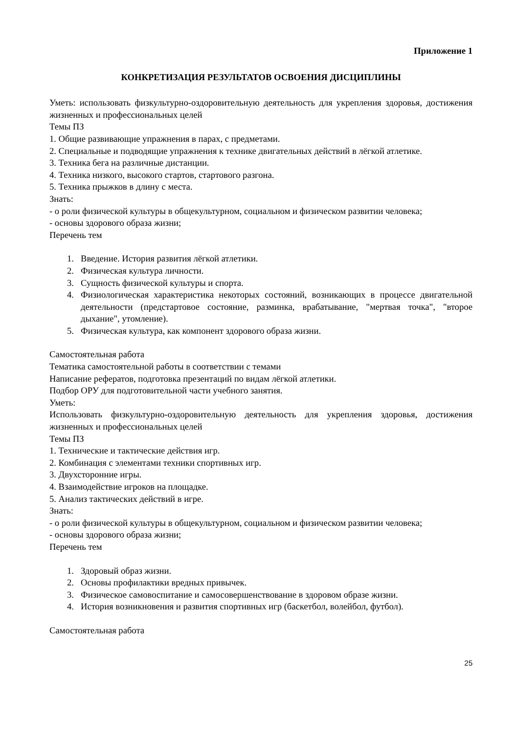Приложение 1
КОНКРЕТИЗАЦИЯ РЕЗУЛЬТАТОВ ОСВОЕНИЯ ДИСЦИПЛИНЫ
Уметь: использовать физкультурно-оздоровительную деятельность для укрепления здоровья, достижения жизненных и профессиональных целей
Темы ПЗ
1. Общие развивающие упражнения в парах, с предметами.
2. Специальные и подводящие упражнения к технике двигательных действий в лёгкой атлетике.
3. Техника бега на различные дистанции.
4. Техника низкого, высокого стартов, стартового разгона.
5. Техника прыжков в длину с места.
Знать:
- о роли физической культуры в общекультурном, социальном и физическом развитии человека;
- основы здорового образа жизни;
Перечень тем
1. Введение. История развития лёгкой атлетики.
2. Физическая культура личности.
3. Сущность физической культуры и спорта.
4. Физиологическая характеристика некоторых состояний, возникающих в процессе двигательной деятельности (предстартовое состояние, разминка, врабатывание, "мертвая точка", "второе дыхание", утомление).
5. Физическая культура, как компонент здорового образа жизни.
Самостоятельная работа
Тематика самостоятельной работы в соответствии с темами
Написание рефератов, подготовка презентаций по видам лёгкой атлетики.
Подбор ОРУ для подготовительной части учебного занятия.
Уметь:
Использовать физкультурно-оздоровительную деятельность для укрепления здоровья, достижения жизненных и профессиональных целей
Темы ПЗ
1. Технические и тактические действия игр.
2. Комбинация с элементами техники спортивных игр.
3. Двухсторонние игры.
4. Взаимодействие игроков на площадке.
5. Анализ тактических действий в игре.
Знать:
- о роли физической культуры в общекультурном, социальном и физическом развитии человека;
- основы здорового образа жизни;
Перечень тем
1. Здоровый образ жизни.
2. Основы профилактики вредных привычек.
3. Физическое самовоспитание и самосовершенствование в здоровом образе жизни.
4. История возникновения и развития спортивных игр (баскетбол, волейбол, футбол).
Самостоятельная работа
25